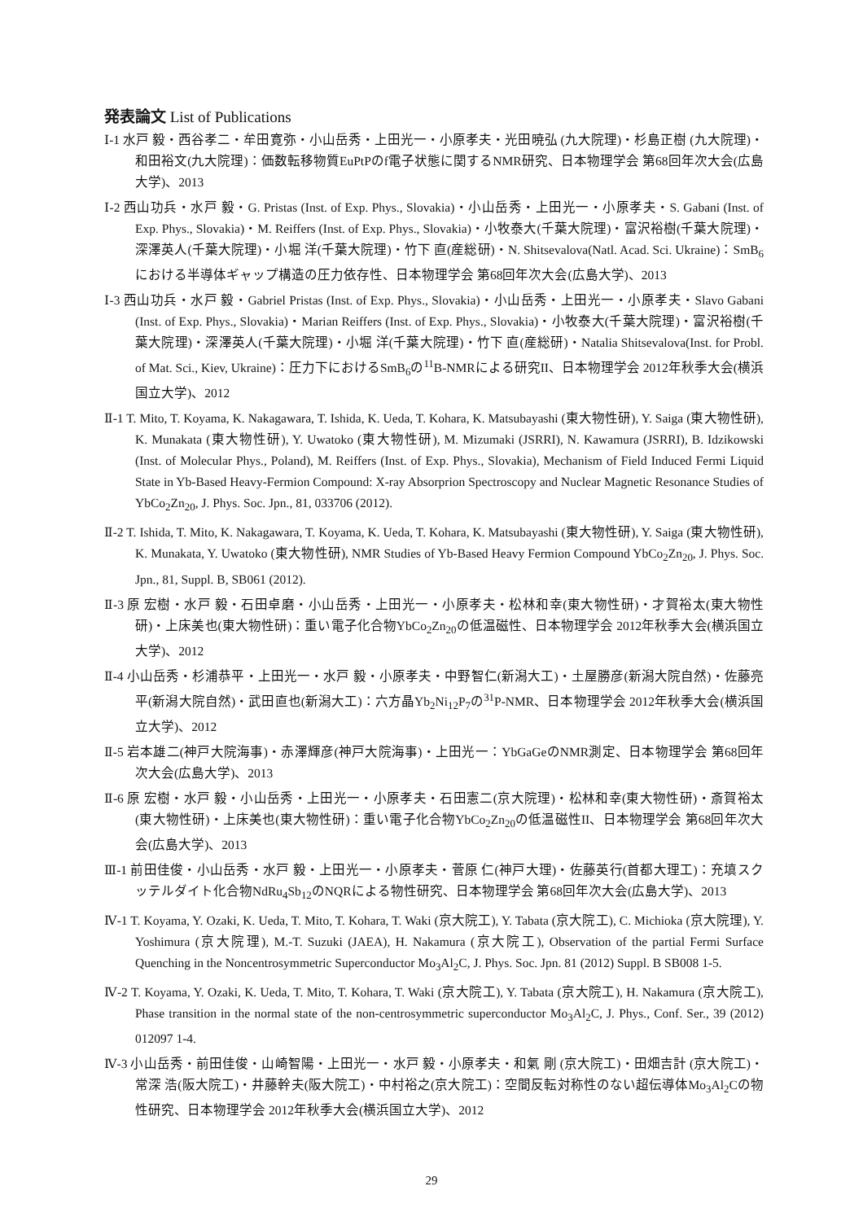発表論文 List of Publications
Ⅰ-1 水戸 毅・西谷孝二・牟田寛弥・小山岳秀・上田光一・小原孝夫・光田暁弘 (九大院理)・杉島正樹 (九大院理)・和田裕文(九大院理)：価数転移物質EuPtPのf電子状態に関するNMR研究、日本物理学会 第68回年次大会(広島大学)、2013
Ⅰ-2 西山功兵・水戸 毅・G. Pristas (Inst. of Exp. Phys., Slovakia)・小山岳秀・上田光一・小原孝夫・S. Gabani (Inst. of Exp. Phys., Slovakia)・M. Reiffers (Inst. of Exp. Phys., Slovakia)・小牧泰大(千葉大院理)・富沢裕樹(千葉大院理)・深澤英人(千葉大院理)・小堀 洋(千葉大院理)・竹下 直(産総研)・N. Shitsevalova(Natl. Acad. Sci. Ukraine)：SmB<sub>6</sub>における半導体ギャップ構造の圧力依存性、日本物理学会 第68回年次大会(広島大学)、2013
Ⅰ-3 西山功兵・水戸 毅・Gabriel Pristas (Inst. of Exp. Phys., Slovakia)・小山岳秀・上田光一・小原孝夫・Slavo Gabani (Inst. of Exp. Phys., Slovakia)・Marian Reiffers (Inst. of Exp. Phys., Slovakia)・小牧泰大(千葉大院理)・富沢裕樹(千葉大院理)・深澤英人(千葉大院理)・小堀 洋(千葉大院理)・竹下 直(産総研)・Natalia Shitsevalova(Inst. for Probl. of Mat. Sci., Kiev, Ukraine)：圧力下におけるSmB<sub>6</sub>の<sup>11</sup>B-NMRによる研究II、日本物理学会 2012年秋季大会(横浜国立大学)、2012
Ⅱ-1 T. Mito, T. Koyama, K. Nakagawara, T. Ishida, K. Ueda, T. Kohara, K. Matsubayashi (東大物性研), Y. Saiga (東大物性研), K. Munakata (東大物性研), Y. Uwatoko (東大物性研), M. Mizumaki (JSRRI), N. Kawamura (JSRRI), B. Idzikowski (Inst. of Molecular Phys., Poland), M. Reiffers (Inst. of Exp. Phys., Slovakia), Mechanism of Field Induced Fermi Liquid State in Yb-Based Heavy-Fermion Compound: X-ray Absorprion Spectroscopy and Nuclear Magnetic Resonance Studies of YbCo<sub>2</sub>Zn<sub>20</sub>, J. Phys. Soc. Jpn., 81, 033706 (2012).
Ⅱ-2 T. Ishida, T. Mito, K. Nakagawara, T. Koyama, K. Ueda, T. Kohara, K. Matsubayashi (東大物性研), Y. Saiga (東大物性研), K. Munakata, Y. Uwatoko (東大物性研), NMR Studies of Yb-Based Heavy Fermion Compound YbCo<sub>2</sub>Zn<sub>20</sub>, J. Phys. Soc. Jpn., 81, Suppl. B, SB061 (2012).
Ⅱ-3 原 宏樹・水戸 毅・石田卓磨・小山岳秀・上田光一・小原孝夫・松林和幸(東大物性研)・才賀裕太(東大物性研)・上床美也(東大物性研)：重い電子化合物YbCo<sub>2</sub>Zn<sub>20</sub>の低温磁性、日本物理学会 2012年秋季大会(横浜国立大学)、2012
Ⅱ-4 小山岳秀・杉浦恭平・上田光一・水戸 毅・小原孝夫・中野智仁(新潟大工)・土屋勝彦(新潟大院自然)・佐藤亮平(新潟大院自然)・武田直也(新潟大工)：六方晶Yb<sub>2</sub>Ni<sub>12</sub>P<sub>7</sub>の<sup>31</sup>P-NMR、日本物理学会 2012年秋季大会(横浜国立大学)、2012
Ⅱ-5 岩本雄二(神戸大院海事)・赤澤輝彦(神戸大院海事)・上田光一：YbGaGeのNMR測定、日本物理学会 第68回年次大会(広島大学)、2013
Ⅱ-6 原 宏樹・水戸 毅・小山岳秀・上田光一・小原孝夫・石田憲二(京大院理)・松林和幸(東大物性研)・斎賀裕太(東大物性研)・上床美也(東大物性研)：重い電子化合物YbCo<sub>2</sub>Zn<sub>20</sub>の低温磁性II、日本物理学会 第68回年次大会(広島大学)、2013
Ⅲ-1 前田佳俊・小山岳秀・水戸 毅・上田光一・小原孝夫・菅原 仁(神戸大理)・佐藤英行(首都大理工)：充填スクッテルダイト化合物NdRu<sub>4</sub>Sb<sub>12</sub>のNQRによる物性研究、日本物理学会 第68回年次大会(広島大学)、2013
Ⅳ-1 T. Koyama, Y. Ozaki, K. Ueda, T. Mito, T. Kohara, T. Waki (京大院工), Y. Tabata (京大院工), C. Michioka (京大院理), Y. Yoshimura (京大院理), M.-T. Suzuki (JAEA), H. Nakamura (京大院工), Observation of the partial Fermi Surface Quenching in the Noncentrosymmetric Superconductor Mo<sub>3</sub>Al<sub>2</sub>C, J. Phys. Soc. Jpn. 81 (2012) Suppl. B SB008 1-5.
Ⅳ-2 T. Koyama, Y. Ozaki, K. Ueda, T. Mito, T. Kohara, T. Waki (京大院工), Y. Tabata (京大院工), H. Nakamura (京大院工), Phase transition in the normal state of the non-centrosymmetric superconductor Mo<sub>3</sub>Al<sub>2</sub>C, J. Phys., Conf. Ser., 39 (2012) 012097 1-4.
Ⅳ-3 小山岳秀・前田佳俊・山崎智陽・上田光一・水戸 毅・小原孝夫・和氣 剛 (京大院工)・田畑吉計 (京大院工)・常深 浩(阪大院工)・井藤幹夫(阪大院工)・中村裕之(京大院工)：空間反転対称性のない超伝導体Mo<sub>3</sub>Al<sub>2</sub>Cの物性研究、日本物理学会 2012年秋季大会(横浜国立大学)、2012
29